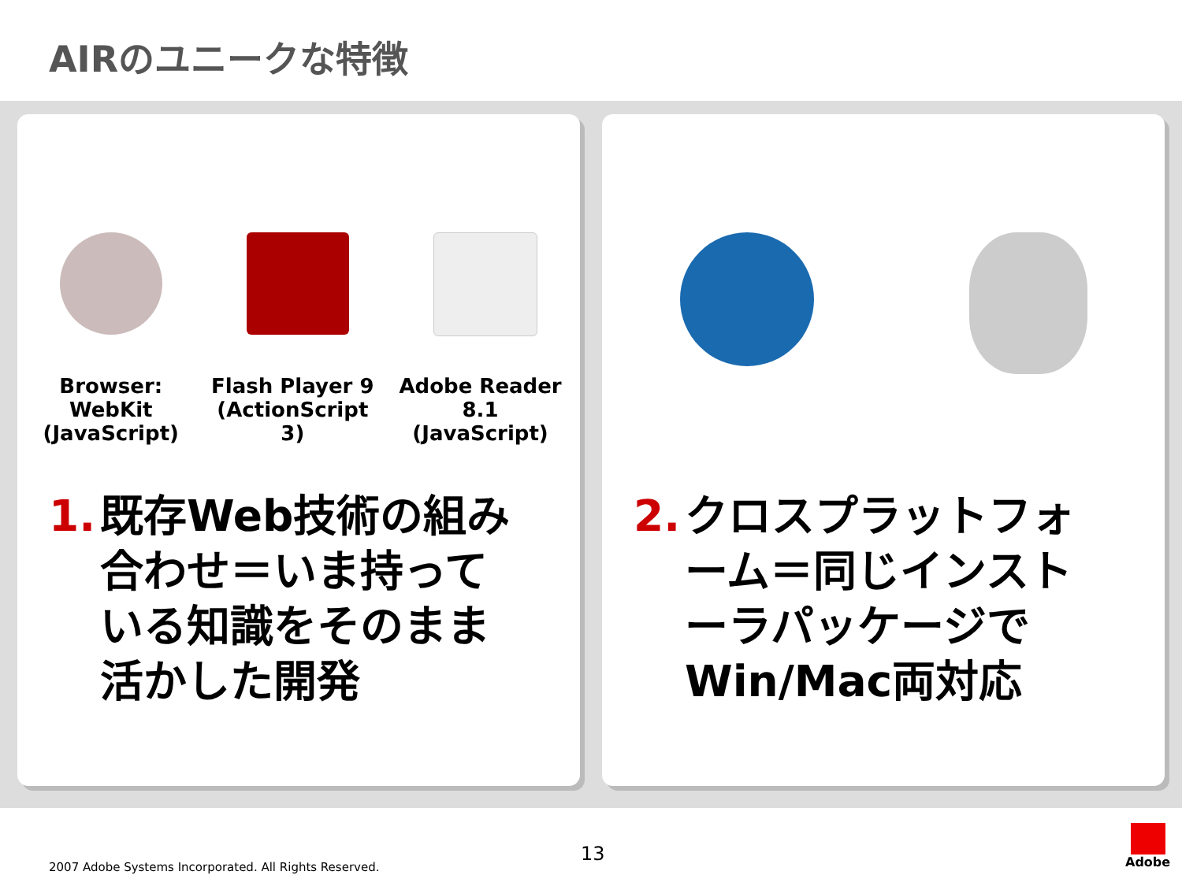AIRのユニークな特徴
Browser: WebKit
(JavaScript)
Flash Player 9
(ActionScript 3)
Adobe Reader 8.1
(JavaScript)
1. 既存Web技術の組み合わせ＝いま持っている知識をそのまま活かした開発
2. クロスプラットフォーム＝同じインストーラパッケージでWin/Mac両対応
13
2007 Adobe Systems Incorporated. All Rights Reserved.
Adobe